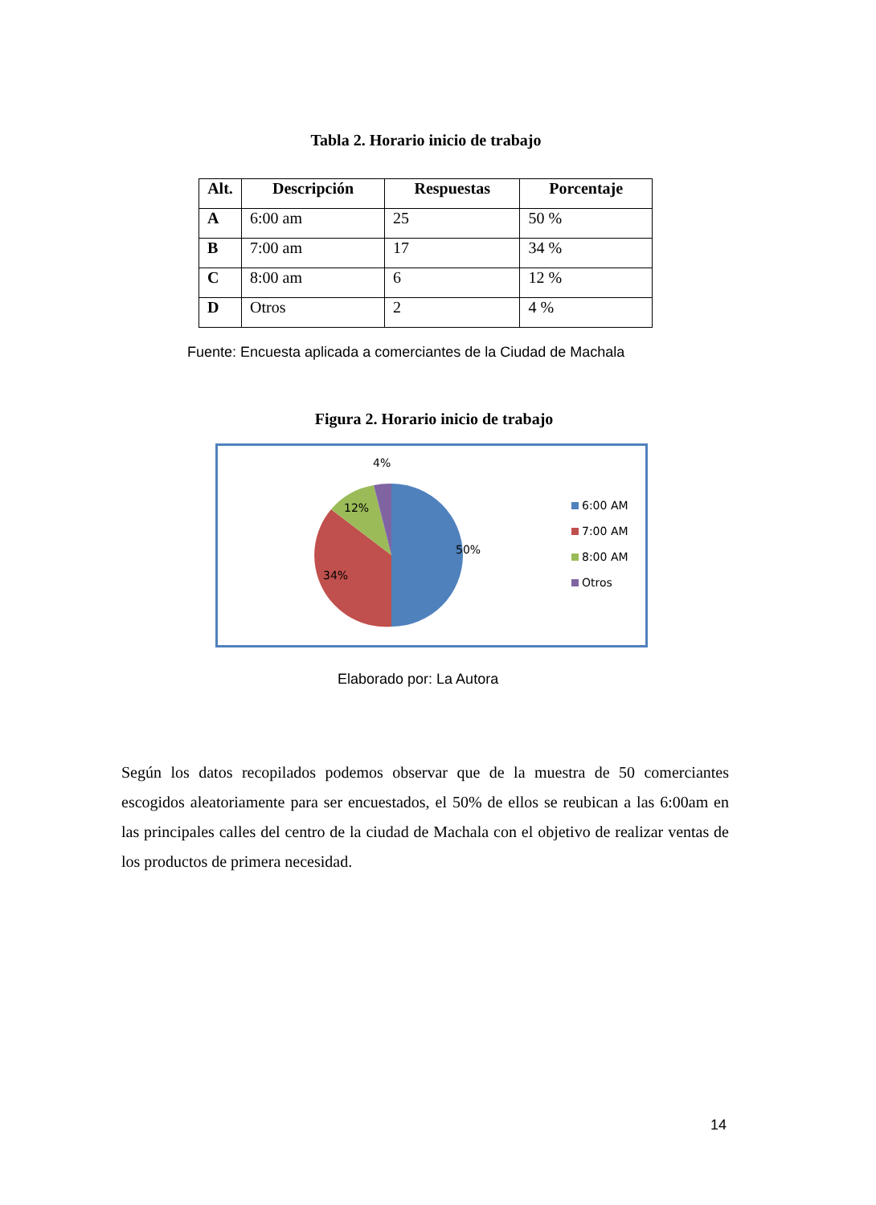Tabla 2. Horario inicio de trabajo
| Alt. | Descripción | Respuestas | Porcentaje |
| --- | --- | --- | --- |
| A | 6:00 am | 25 | 50 % |
| B | 7:00 am | 17 | 34 % |
| C | 8:00 am | 6 | 12 % |
| D | Otros | 2 | 4 % |
Fuente: Encuesta aplicada a comerciantes de la Ciudad de Machala
Figura 2. Horario inicio de trabajo
4%
12%
50%
34%
6:00 AM
7:00 AM
8:00 AM
Otros
Elaborado por: La Autora
Según los datos recopilados podemos observar que de la muestra de 50 comerciantes escogidos aleatoriamente para ser encuestados, el 50% de ellos se reubican a las 6:00am en las principales calles del centro de la ciudad de Machala con el objetivo de realizar ventas de los productos de primera necesidad.
14